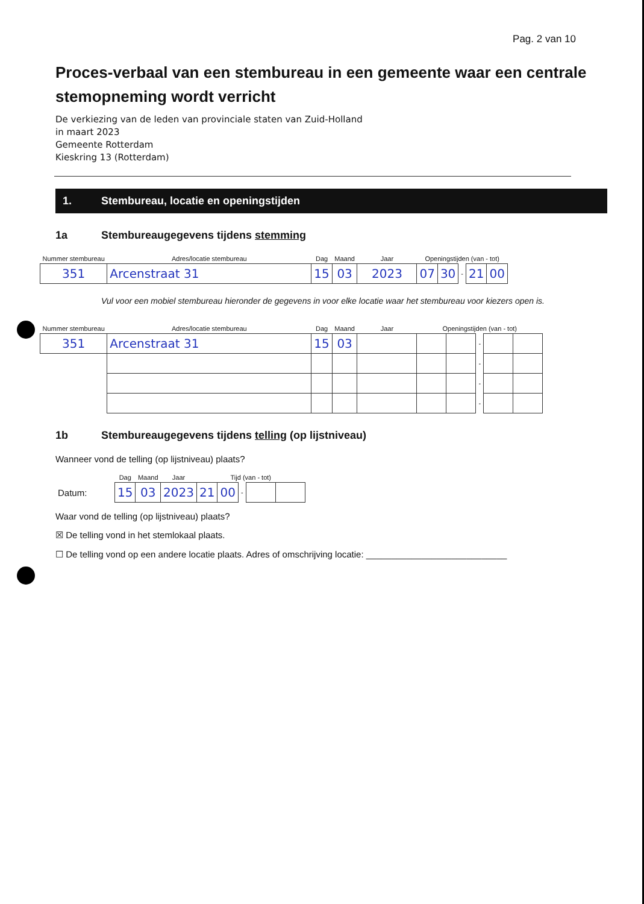Pag. 2 van 10
Proces-verbaal van een stembureau in een gemeente waar een centrale stemopneming wordt verricht
De verkiezing van de leden van provinciale staten van Zuid-Holland
in maart 2023
Gemeente Rotterdam
Kieskring 13 (Rotterdam)
1. Stembureau, locatie en openingstijden
1a Stembureaugegevens tijdens stemming
| Nummer stembureau | Adres/locatie stembureau | Dag | Maand | Jaar | Openingstijden (van - tot) | | | | |
| 351 | Arcenstraat 31 | 15 | 03 | 2023 | 07 | 30 | - | 21 | 00 |
Vul voor een mobiel stembureau hieronder de gegevens in voor elke locatie waar het stembureau voor kiezers open is.
| Nummer stembureau | Adres/locatie stembureau | Dag | Maand | Jaar | Openingstijden (van - tot) | | | | |
| 351 | Arcenstraat 31 | 15 | 03 | | | | - | | |
| | | | | | | | - | | |
| | | | | | | | - | | |
| | | | | | | | - | | |
1b Stembureaugegevens tijdens telling (op lijstniveau)
Wanneer vond de telling (op lijstniveau) plaats?
| | Dag | Maand | Jaar | Tijd (van - tot) | | | | |
| Datum: | 15 | 03 | 2023 | 21 | 00 | - | | |
Waar vond de telling (op lijstniveau) plaats?
☒ De telling vond in het stemlokaal plaats.
☐ De telling vond op een andere locatie plaats. Adres of omschrijving locatie: ____________________________